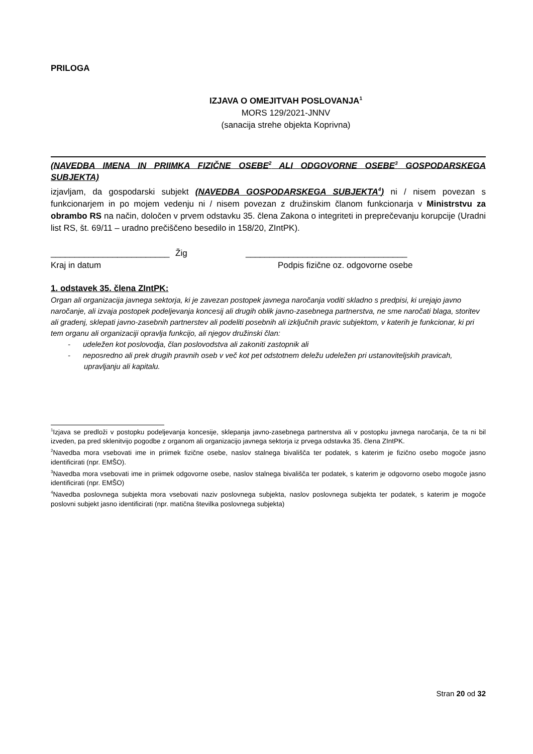PRILOGA
IZJAVA O OMEJITVAH POSLOVANJA<sup>1</sup>
MORS 129/2021-JNNV
(sanacija strehe objekta Koprivna)
(NAVEDBA IMENA IN PRIIMKA FIZIČNE OSEBE<sup>2</sup> ALI ODGOVORNE OSEBE<sup>3</sup> GOSPODARSKEGA SUBJEKTA)
izjavljam, da gospodarski subjekt (NAVEDBA GOSPODARSKEGA SUBJEKTA<sup>4</sup>) ni / nisem povezan s funkcionarjem in po mojem vedenju ni / nisem povezan z družinskim članom funkcionarja v Ministrstvu za obrambo RS na način, določen v prvem odstavku 35. člena Zakona o integriteti in preprečevanju korupcije (Uradni list RS, št. 69/11 – uradno prečiščeno besedilo in 158/20, ZIntPK).
_________________________ Žig __________________________________
Kraj in datum Podpis fizične oz. odgovorne osebe
1. odstavek 35. člena ZIntPK:
Organ ali organizacija javnega sektorja, ki je zavezan postopek javnega naročanja voditi skladno s predpisi, ki urejajo javno naročanje, ali izvaja postopek podeljevanja koncesij ali drugih oblik javno-zasebnega partnerstva, ne sme naročati blaga, storitev ali gradenj, sklepati javno-zasebnih partnerstev ali podeliti posebnih ali izključnih pravic subjektom, v katerih je funkcionar, ki pri tem organu ali organizaciji opravlja funkcijo, ali njegov družinski član:
- udeležen kot poslovodja, član poslovodstva ali zakoniti zastopnik ali
- neposredno ali prek drugih pravnih oseb v več kot pet odstotnem deležu udeležen pri ustanoviteljskih pravicah, upravljanju ali kapitalu.
<sup>1</sup> Izjava se predloži v postopku podeljevanja koncesije, sklepanja javno-zasebnega partnerstva ali v postopku javnega naročanja, če ta ni bil izveden, pa pred sklenitvijo pogodbe z organom ali organizacijo javnega sektorja iz prvega odstavka 35. člena ZIntPK.
<sup>2</sup> Navedba mora vsebovati ime in priimek fizične osebe, naslov stalnega bivališča ter podatek, s katerim je fizično osebo mogoče jasno identificirati (npr. EMŠO).
<sup>3</sup> Navedba mora vsebovati ime in priimek odgovorne osebe, naslov stalnega bivališča ter podatek, s katerim je odgovorno osebo mogoče jasno identificirati (npr. EMŠO)
<sup>4</sup> Navedba poslovnega subjekta mora vsebovati naziv poslovnega subjekta, naslov poslovnega subjekta ter podatek, s katerim je mogoče poslovni subjekt jasno identificirati (npr. matična številka poslovnega subjekta)
Stran 20 od 32